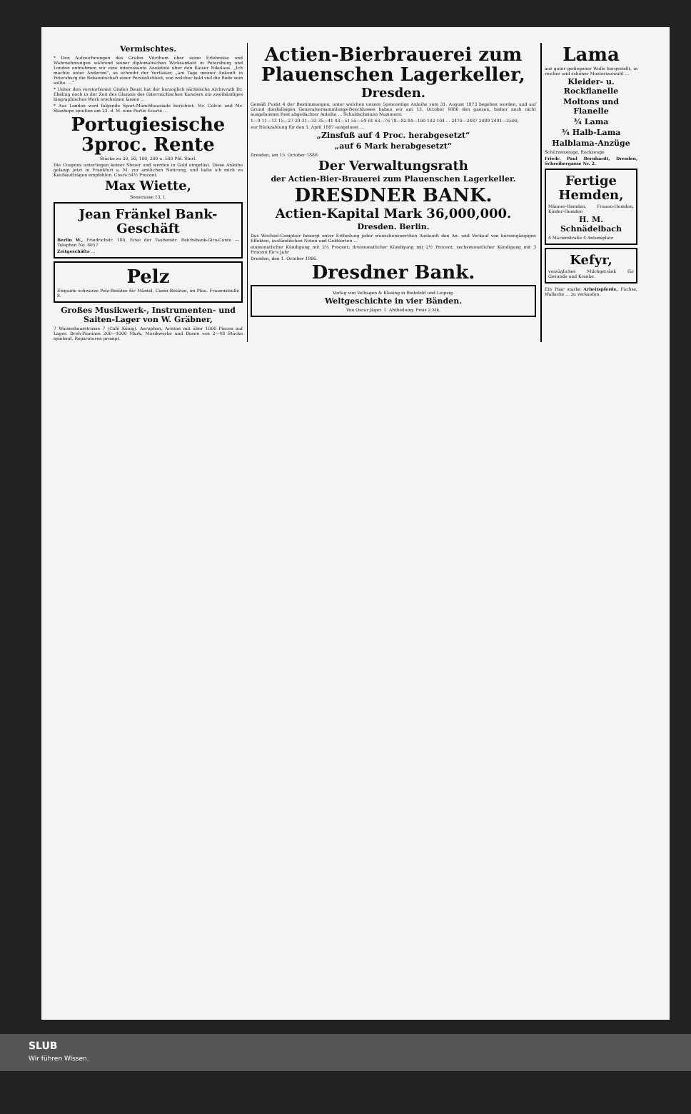Vermischtes.
* Den Aufzeichnungen des Grafen Vitzthum über seine Erlebnisse und Wahrnehmungen während seiner diplomatischen Wirksamkeit in Petersburg und London entnehmen wir eine interessante Anekdote über den Kaiser Nikolaus. „Ich machte unter Anderem", so schreibt der Verfasser, „am Tage meiner Ankunft in Petersburg die Bekanntschaft einer Persönlichkeit, von welcher bald viel die Rede sein sollte. ...“
* Ueber den verstorbenen Grafen Beust hat der herzoglich sächsische Archivrath Dr. Ebeling noch in der Zeit des Glanzes des österreichischen Kanzlers ein zweibändiges biographisches Werk erscheinen lassen ...
* Aus London wird folgende Sport-Münchhausiade berichtet: Mr. Colvin und Mr. Stanhope spielten am 23. d. M. eine Partie Ecarté ...
Portugiesische 3proc. Rente
Stücke zu 20, 50, 100, 200 u. 500 Pfd. Sterl.
Die Coupons unterliegen keiner Steuer und werden in Gold eingelöst. Diese Anleihe gelangt jetzt in Frankfurt a. M. zur amtlichen Notirung, und halte ich mich zu Kaufsaufträgen empfohlen. Cours 54½ Procent.
Max Wiette,
Seestrasse 13, I.
Jean Fränkel Bank-Geschäft
Berlin W., Friedrichstr. 180, Ecke der Taubenstr. Reichsbank-Giro-Conto — Telephon No. 6057
Zeitgeschäfte ...
Pelz
Elegante schwarze Pelz-Besätze für Mäntel, Canin-Besätze, im Pfau. Frauenstraße 8.
Großes Musikwerk-, Instrumenten- und Saiten-Lager von W. Gräbner,
7 Waisenhausstrasse 7 (Café König). Aerophon, Ariston mit über 1000 Piecen auf Lager. Dreh-Pianinos 200—1000 Mark, Musikwerke und Dosen von 2—48 Stücke spielend. Reparaturen prompt.
Actien-Bierbrauerei zum Plauenschen Lagerkeller,
Dresden.
Gemäß Punkt 4 der Bestimmungen, unter welchen unsere 5procentige Anleihe vom 31. August 1873 begeben worden, und auf Grund diesfallsigen Generalversammlungs-Beschlusses haben wir am 13. October 1886 den ganzen, bisher noch nicht ausgeloosten Rest abgedachter Anleihe ... Schuldscheinen Nummern:
1—9 11—13 15—27 29 31—33 35—41 43—51 55—59 61 63—76 78—82 84—100 102 104 ... 2470—2487 2489 2491—2500,
zur Rückzahlung für den 1. April 1887 ausgeloost ...
„Zinsfuß auf 4 Proc. herabgesetzt“
„auf 6 Mark herabgesetzt“
Dresden, am 15. October 1886.
Der Verwaltungsrath
der Actien-Bier-Brauerei zum Plauenschen Lagerkeller.
DRESDNER BANK.
Actien-Kapital Mark 36,000,000.
Dresden. Berlin.
Das Wechsel-Comptoir besorgt unter Ertheilung jeder wünschenswerthen Auskunft den An- und Verkauf von börsengängigen Effekten, ausländischen Noten und Geldsorten ...
einmonatlicher Kündigung mit 2¼ Procent; dreimonatlicher Kündigung mit 2½ Procent; sechsmonatlicher Kündigung mit 3 Procent für's Jahr
Dresden, den 1. October 1886.
Dresdner Bank.
Verlag von Velhagen & Klasing in Bielefeld und Leipzig.
Weltgeschichte in vier Bänden.
Von Oscar Jäger. 1. Abtheilung. Preis 2 Mk.
Lama
aus guter gediegener Wolle hergestellt, in reicher und schöner Musterauswahl ...
Kleider- u. Rockflanelle
Moltons und Flanelle
¾ Lama
¾ Halb-Lama
Halblama-Anzüge
Schürzenzeuge, Rockzeuge
Friedr. Paul Bernhardt, Dresden, Schreibergasse Nr. 2.
Fertige Hemden,
Männer-Hemden, Frauen-Hemden, Kinder-Hemden
H. M. Schnädelbach
4 Marienstraße 4 Antonsplatz
Kefyr,
vorzügliches Milchgetränk für Gesunde und Kranke.
Ein Paar starke Arbeitspferde, Füchse, Wallache ... zu verkaufen.
SLUB
Wir führen Wissen.